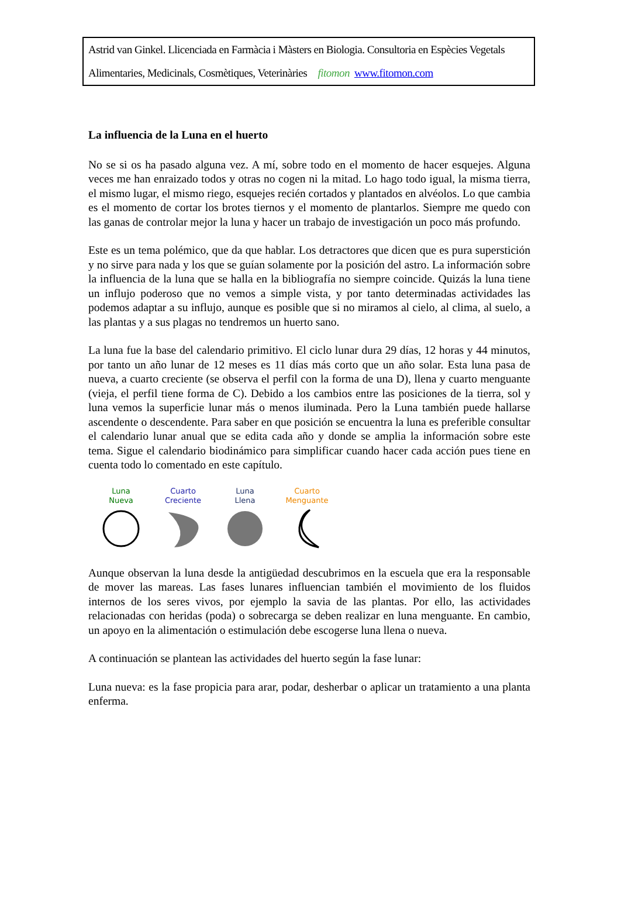Astrid van Ginkel. Llicenciada en Farmàcia i Màsters en Biologia. Consultoria en Espècies Vegetals
Alimentaries, Medicinals, Cosmètiques, Veterinàries fitomon www.fitomon.com
La influencia de la Luna en el huerto
No se si os ha pasado alguna vez. A mí, sobre todo en el momento de hacer esquejes. Alguna veces me han enraizado todos y otras no cogen ni la mitad. Lo hago todo igual, la misma tierra, el mismo lugar, el mismo riego, esquejes recién cortados y plantados en alvéolos. Lo que cambia es el momento de cortar los brotes tiernos y el momento de plantarlos. Siempre me quedo con las ganas de controlar mejor la luna y hacer un trabajo de investigación un poco más profundo.
Este es un tema polémico, que da que hablar. Los detractores que dicen que es pura superstición y no sirve para nada y los que se guían solamente por la posición del astro. La información sobre la influencia de la luna que se halla en la bibliografía no siempre coincide. Quizás la luna tiene un influjo poderoso que no vemos a simple vista, y por tanto determinadas actividades las podemos adaptar a su influjo, aunque es posible que si no miramos al cielo, al clima, al suelo, a las plantas y a sus plagas no tendremos un huerto sano.
La luna fue la base del calendario primitivo. El ciclo lunar dura 29 días, 12 horas y 44 minutos, por tanto un año lunar de 12 meses es 11 días más corto que un año solar. Esta luna pasa de nueva, a cuarto creciente (se observa el perfil con la forma de una D), llena y cuarto menguante (vieja, el perfil tiene forma de C). Debido a los cambios entre las posiciones de la tierra, sol y luna vemos la superficie lunar más o menos iluminada. Pero la Luna también puede hallarse ascendente o descendente. Para saber en que posición se encuentra la luna es preferible consultar el calendario lunar anual que se edita cada año y donde se amplia la información sobre este tema. Sigue el calendario biodinámico para simplificar cuando hacer cada acción pues tiene en cuenta todo lo comentado en este capítulo.
Luna
Nueva
Cuarto
Creciente
Luna
Llena
Cuarto
Menguante
Aunque observan la luna desde la antigüedad descubrimos en la escuela que era la responsable de mover las mareas. Las fases lunares influencian también el movimiento de los fluidos internos de los seres vivos, por ejemplo la savia de las plantas. Por ello, las actividades relacionadas con heridas (poda) o sobrecarga se deben realizar en luna menguante. En cambio, un apoyo en la alimentación o estimulación debe escogerse luna llena o nueva.
A continuación se plantean las actividades del huerto según la fase lunar:
Luna nueva: es la fase propicia para arar, podar, desherbar o aplicar un tratamiento a una planta enferma.